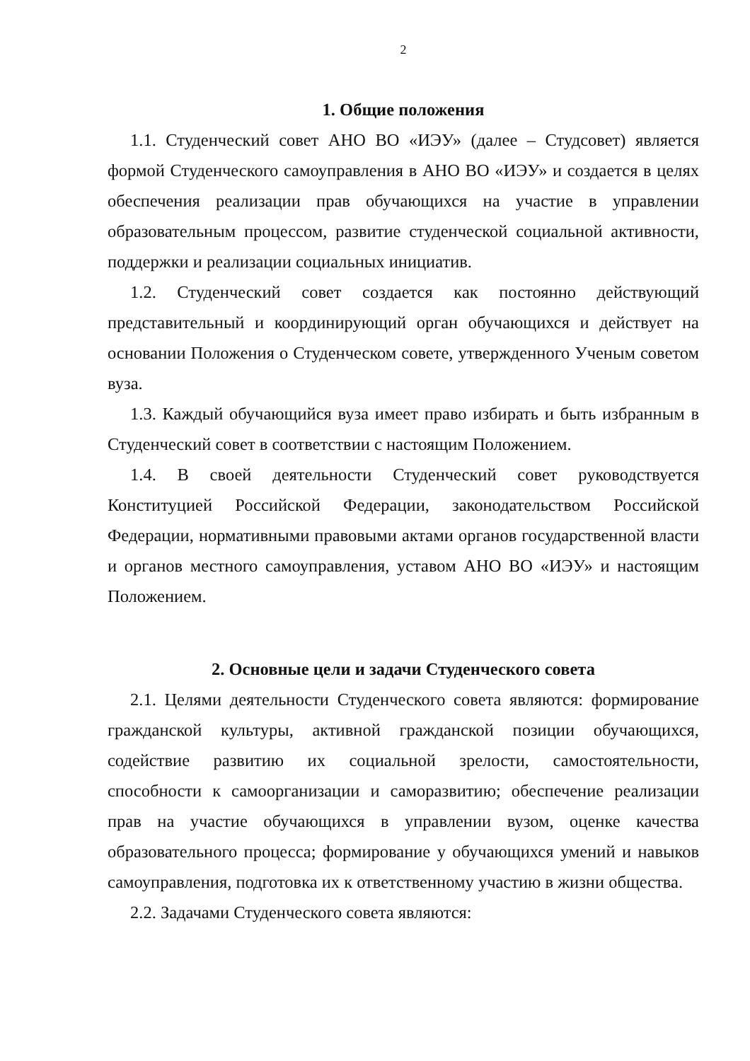2
1. Общие положения
1.1. Студенческий совет АНО ВО «ИЭУ» (далее – Студсовет) является формой Студенческого самоуправления в АНО ВО «ИЭУ» и создается в целях обеспечения реализации прав обучающихся на участие в управлении образовательным процессом, развитие студенческой социальной активности, поддержки и реализации социальных инициатив.
1.2. Студенческий совет создается как постоянно действующий представительный и координирующий орган обучающихся и действует на основании Положения о Студенческом совете, утвержденного Ученым советом вуза.
1.3. Каждый обучающийся вуза имеет право избирать и быть избранным в Студенческий совет в соответствии с настоящим Положением.
1.4. В своей деятельности Студенческий совет руководствуется Конституцией Российской Федерации, законодательством Российской Федерации, нормативными правовыми актами органов государственной власти и органов местного самоуправления, уставом АНО ВО «ИЭУ» и настоящим Положением.
2. Основные цели и задачи Студенческого совета
2.1. Целями деятельности Студенческого совета являются: формирование гражданской культуры, активной гражданской позиции обучающихся, содействие развитию их социальной зрелости, самостоятельности, способности к самоорганизации и саморазвитию; обеспечение реализации прав на участие обучающихся в управлении вузом, оценке качества образовательного процесса; формирование у обучающихся умений и навыков самоуправления, подготовка их к ответственному участию в жизни общества.
2.2. Задачами Студенческого совета являются: